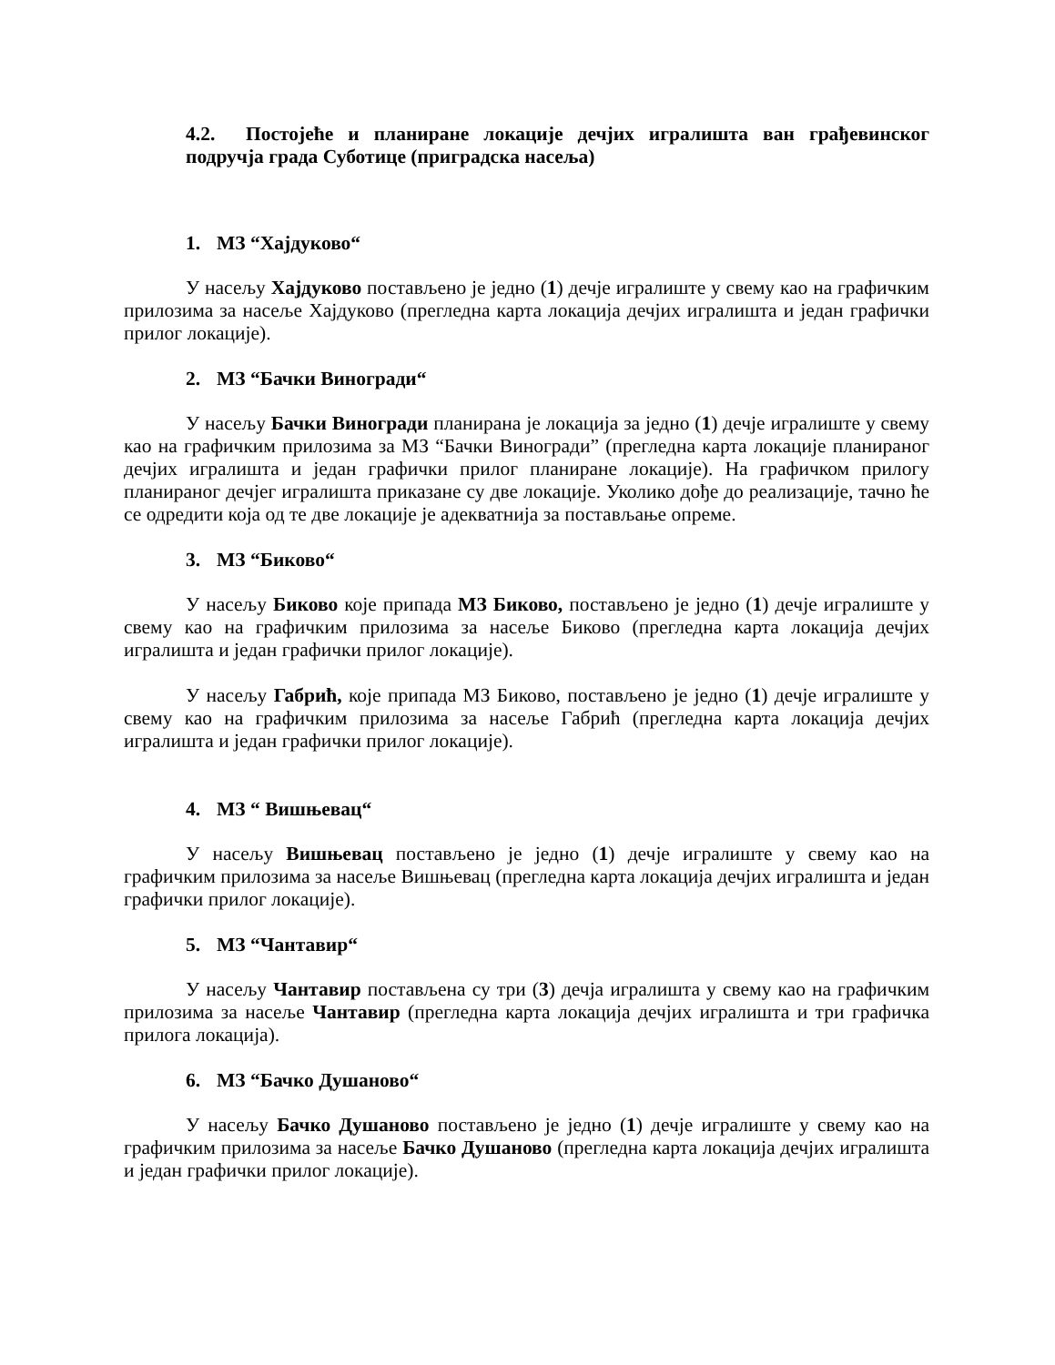4.2. Постојеће и планиране локације дечјих игралишта ван грађевинског подручја града Суботице (приградска насеља)
1. МЗ “Хајдуково“
У насељу Хајдуково постављено је једно (1) дечје игралиште у свему као на графичким прилозима за насеље Хајдуково (прегледна карта локација дечјих игралишта и један графички прилог локације).
2. МЗ “Бачки Виногради“
У насељу Бачки Виногради планирана је локација за једно (1) дечје игралиште у свему као на графичким прилозима за МЗ “Бачки Виногради” (прегледна карта локације планираног дечјих игралишта и један графички прилог планиране локације). На графичком прилогу планираног дечјег игралишта приказане су две локације. Уколико дође до реализације, тачно ће се одредити која од те две локације је адекватнија за постављање опреме.
3. МЗ “Биково“
У насељу Биково које припада МЗ Биково, постављено је једно (1) дечје игралиште у свему као на графичким прилозима за насеље Биково (прегледна карта локација дечјих игралишта и један графички прилог локације).
У насељу Габрић, које припада МЗ Биково, постављено је једно (1) дечје игралиште у свему као на графичким прилозима за насеље Габрић (прегледна карта локација дечјих игралишта и један графички прилог локације).
4. МЗ “ Вишњевац“
У насељу Вишњевац постављено је једно (1) дечје игралиште у свему као на графичким прилозима за насеље Вишњевац (прегледна карта локација дечјих игралишта и један графички прилог локације).
5. МЗ “Чантавир“
У насељу Чантавир постављена су три (3) дечја игралишта у свему као на графичким прилозима за насеље Чантавир (прегледна карта локација дечјих игралишта и три графичка прилога локација).
6. МЗ “Бачко Душаново“
У насељу Бачко Душаново постављено је једно (1) дечје игралиште у свему као на графичким прилозима за насеље Бачко Душаново (прегледна карта локација дечјих игралишта и један графички прилог локације).